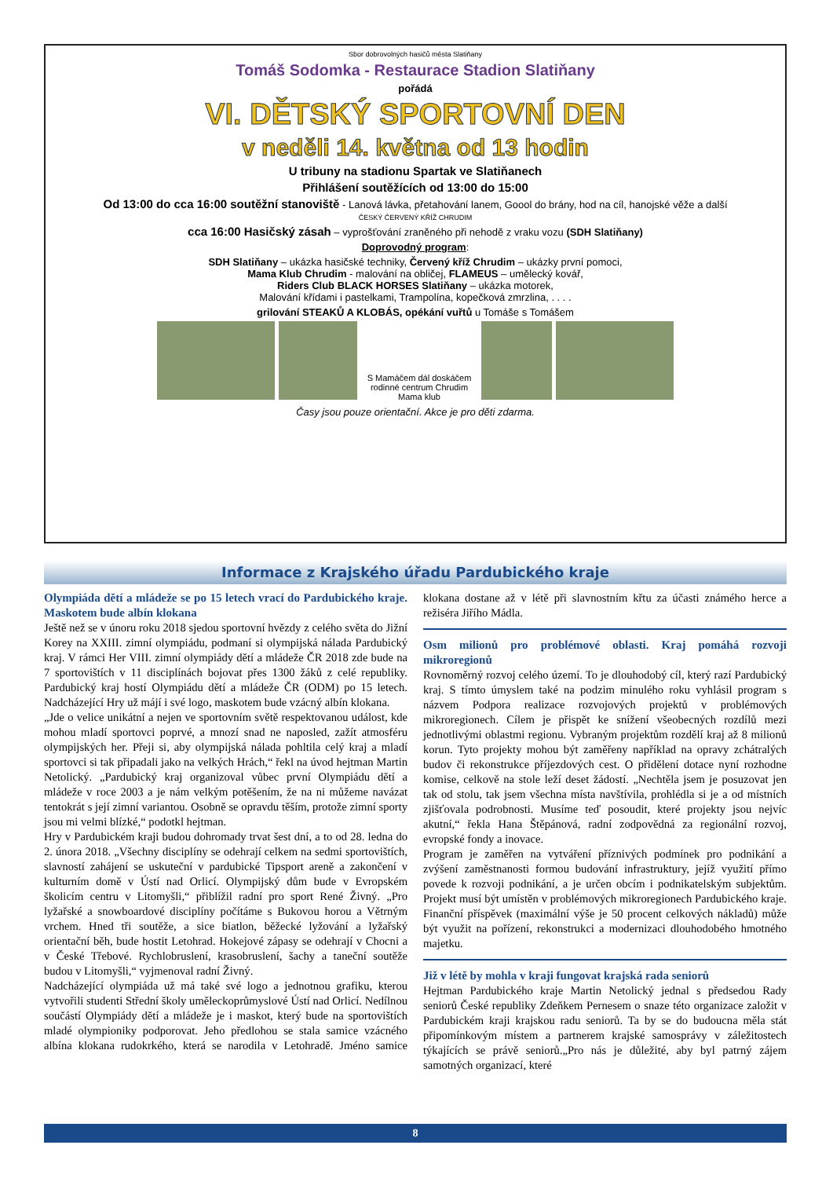Sbor dobrovolných hasičů města Slatiňany
Tomáš Sodomka - Restaurace Stadion Slatiňany
pořádá
VI. DĚTSKÝ SPORTOVNÍ DEN
v neděli 14. května od 13 hodin
U tribuny na stadionu Spartak ve Slatiňanech
Přihlášení soutěžících od 13:00 do 15:00
Od 13:00 do cca 16:00 soutěžní stanoviště - Lanová lávka, přetahování lanem, Goool do brány, hod na cíl, hanojské věže a další
ČESKÝ ČERVENÝ KŘÍŽ CHRUDIM
cca 16:00 Hasičský zásah – vyprošťování zraněného při nehodě z vraku vozu (SDH Slatiňany)
Doprovodný program:
SDH Slatiňany – ukázka hasičské techniky, Červený kříž Chrudim – ukázky první pomoci,
Mama Klub Chrudim - malování na obličej, FLAMEUS – umělecký kovář,
Riders Club BLACK HORSES Slatiňany – ukázka motorek,
Malování křídami i pastelkami, Trampolína, kopečková zmrzlina, . . . .
grilování STEAKŮ A KLOBÁS, opékání vuřtů u Tomáše s Tomášem
S Mamáčem dál doskáčem
rodinné centrum Chrudim
Mama klub
Časy jsou pouze orientační. Akce je pro děti zdarma.
Informace z Krajského úřadu Pardubického kraje
Olympiáda dětí a mládeže se po 15 letech vrací do Pardubického kraje. Maskotem bude albín klokana
Ještě než se v únoru roku 2018 sjedou sportovní hvězdy z celého světa do Jižní Korey na XXIII. zimní olympiádu, podmaní si olympijská nálada Pardubický kraj. V rámci Her VIII. zimní olympiády dětí a mládeže ČR 2018 zde bude na 7 sportovištích v 11 disciplínách bojovat přes 1300 žáků z celé republiky. Pardubický kraj hostí Olympiádu dětí a mládeže ČR (ODM) po 15 letech. Nadcházející Hry už májí i své logo, maskotem bude vzácný albín klokana.
„Jde o velice unikátní a nejen ve sportovním světě respektovanou událost, kde mohou mladí sportovci poprvé, a mnozí snad ne naposled, zažít atmosféru olympijských her. Přeji si, aby olympijská nálada pohltila celý kraj a mladí sportovci si tak připadali jako na velkých Hrách,“ řekl na úvod hejtman Martin Netolický. „Pardubický kraj organizoval vůbec první Olympiádu dětí a mládeže v roce 2003 a je nám velkým potěšením, že na ni můžeme navázat tentokrát s její zimní variantou. Osobně se opravdu těším, protože zimní sporty jsou mi velmi blízké,“ podotkl hejtman.
Hry v Pardubickém kraji budou dohromady trvat šest dní, a to od 28. ledna do 2. února 2018. „Všechny disciplíny se odehrají celkem na sedmi sportovištích, slavností zahájení se uskuteční v pardubické Tipsport areně a zakončení v kulturním domě v Ústí nad Orlicí. Olympijský dům bude v Evropském školicím centru v Litomyšli,“ přiblížil radní pro sport René Živný. „Pro lyžařské a snowboardové disciplíny počítáme s Bukovou horou a Větrným vrchem. Hned tři soutěže, a sice biatlon, běžecké lyžování a lyžařský orientační běh, bude hostit Letohrad. Hokejové zápasy se odehrají v Chocni a v České Třebové. Rychlobruslení, krasobruslení, šachy a taneční soutěže budou v Litomyšli,“ vyjmenoval radní Živný.
Nadcházející olympiáda už má také své logo a jednotnou grafiku, kterou vytvořili studenti Střední školy uměleckoprůmyslové Ústí nad Orlicí. Nedílnou součástí Olympiády dětí a mládeže je i maskot, který bude na sportovištích mladé olympioniky podporovat. Jeho předlohou se stala samice vzácného albína klokana rudokrkého, která se narodila v Letohradě. Jméno samice klokana dostane až v létě při slavnostním křtu za účasti známého herce a režiséra Jiřího Mádla.
Osm milionů pro problémové oblasti. Kraj pomáhá rozvoji mikroregionů
Rovnoměrný rozvoj celého území. To je dlouhodobý cíl, který razí Pardubický kraj. S tímto úmyslem také na podzim minulého roku vyhlásil program s názvem Podpora realizace rozvojových projektů v problémových mikroregionech. Cílem je přispět ke snížení všeobecných rozdílů mezi jednotlivými oblastmi regionu. Vybraným projektům rozdělí kraj až 8 milionů korun. Tyto projekty mohou být zaměřeny například na opravy zchátralých budov či rekonstrukce příjezdových cest. O přidělení dotace nyní rozhodne komise, celkově na stole leží deset žádostí. „Nechtěla jsem je posuzovat jen tak od stolu, tak jsem všechna místa navštívila, prohlédla si je a od místních zjišťovala podrobnosti. Musíme teď posoudit, které projekty jsou nejvíc akutní,“ řekla Hana Štěpánová, radní zodpovědná za regionální rozvoj, evropské fondy a inovace.
Program je zaměřen na vytváření příznivých podmínek pro podnikání a zvýšení zaměstnanosti formou budování infrastruktury, jejíž využití přímo povede k rozvoji podnikání, a je určen obcím i podnikatelským subjektům. Projekt musí být umístěn v problémových mikroregionech Pardubického kraje. Finanční příspěvek (maximální výše je 50 procent celkových nákladů) může být využit na pořízení, rekonstrukci a modernizaci dlouhodobého hmotného majetku.
Již v létě by mohla v kraji fungovat krajská rada seniorů
Hejtman Pardubického kraje Martin Netolický jednal s předsedou Rady seniorů České republiky Zdeňkem Pernesem o snaze této organizace založit v Pardubickém kraji krajskou radu seniorů. Ta by se do budoucna měla stát připomínkovým místem a partnerem krajské samosprávy v záležitostech týkajících se právě seniorů.„Pro nás je důležité, aby byl patrný zájem samotných organizací, které
8